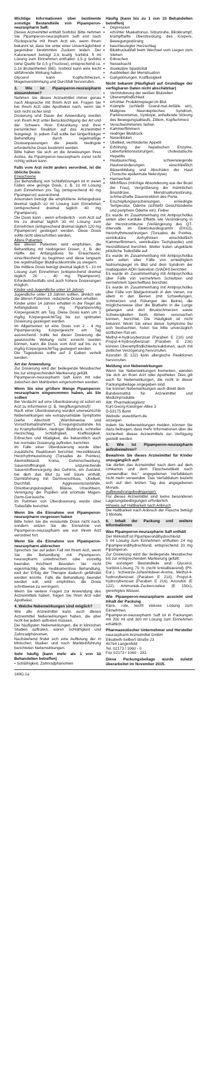Wichtige Informationen über bestimmte sonstige Bestandteile von Pipamperon-neuraxpharm Saft:
Dieses Arzneimittel enthält Sorbitol. Bitte nehmen Sie Pipamperon-neuraxpharm Saft erst nach Rücksprache mit Ihrem Arzt ein, wenn Ihnen bekannt ist, dass Sie unter einer Unverträglichkeit gegenüber bestimmten Zuckern leiden. Der Kalorienwert beträgt 2,6 kcal/g Sorbitol. 5 ml Lösung zum Einnehmen enthalten 1,9 g Sorbitol (eine Quelle für 0,5 g Fructose), entsprechend ca. 0,16 Broteinheiten (BE). Sorbitol kann eine leicht abführende Wirkung haben.
Glycerol kann Kopfschmerzen, Magenverstimmung und Durchfall hervorrufen.
3. Wie ist Pipamperon-neuraxpharm einzunehmen?
Nehmen Sie dieses Arzneimittel immer genau nach Absprache mit Ihrem Arzt ein. Fragen Sie bei Ihrem Arzt oder Apotheker nach, wenn Sie sich nicht sicher sind.
Dosierung und Dauer der Anwendung werden von Ihrem Arzt unter Berücksichtigung der Art und der Schwere Ihrer Erkrankung und Ihrer persönlichen Reaktion auf das Arzneimittel festgelegt. In jedem Fall sollte bei längerfristiger Behandlung durch regelmäßige Dosisanpassungen die jeweils niedrigste erforderliche Dosis bestimmt werden.
Bitte halten Sie sich an die Anweisungen Ihres Arztes, da Pipamperon-neuraxpharm sonst nicht richtig wirken kann.
Falls vom Arzt nicht anders verordnet, ist die übliche Dosis:
Erwachsene
Zur Behandlung von Schlafstörungen ist in vielen Fällen eine geringe Dosis, z. B. 10 ml Lösung zum Einnehmen pro Tag (entsprechend 40 mg Pipamperon) ausreichend.
Ansonsten beträgt die empfohlene Anfangsdosis dreimal täglich 10 ml Lösung zum Einnehmen (entsprechend dreimal täglich 40 mg Pipamperon).
Die Dosis kann - wenn erforderlich - vom Arzt auf bis zu dreimal täglich 30 ml Lösung zum Einnehmen (entsprechend dreimal täglich 120 mg Pipamperon) gesteigert werden. Diese Dosis sollte nicht überschritten werden.
Ältere Patienten
Bei älteren Patienten wird empfohlen, die Behandlung mit niedrigeren Dosen, z. B. der Hälfte der Anfangsdosis für Erwachsene, einschleichend zu beginnen und diese langsam bei regelmäßiger Blutdruckkontrolle zu steigern.
Die mittlere Dosis beträgt dreimal täglich 5 - 10 ml Lösung zum Einnehmen (entsprechend dreimal täglich 20 - 40 mg Pipamperon). Erforderlichenfalls sind auch höhere Dosierungen möglich.
Kinder und Jugendliche unter 18 Jahren
Jugendliche unter 18 Jahren sollten, ähnlich wie die älteren Patienten, reduzierte Dosen erhalten.
Kinder unter 14 Jahren erhalten in der Regel als Anfangsdosis 1 mg Pipamperon/kg Körpergewicht am Tag. Diese Dosis kann um 1 mg/kg Körpergewicht/Tag bis zur optimalen Dosierung gesteigert werden.
Im Allgemeinen ist eine Dosis von 2 - 4 mg Pipamperon/kg Körpergewicht am Tag ausreichend. Sollte bei dieser Dosierung die gewünschte Wirkung nicht erreicht werden können, kann die Dosis vom Arzt auf bis zu 6 mg/kg Körpergewicht/Tag gesteigert werden.
Die Tagesdosis sollte auf 3 Gaben verteilt werden.
Art der Anwendung
Zur Dosierung wird der beiliegende Messbecher bis zur entsprechenden Markierung gefüllt.
Pipamperon-neuraxpharm Saft kann mit oder zwischen den Mahlzeiten eingenommen werden.
Wenn Sie eine größere Menge Pipamperon-neuraxpharm eingenommen haben, als Sie sollten
Bei Verdacht auf eine Überdosierung ist sofort ein Arzt zu informieren (z. B. Vergiftungsnotruf)!
Nach einer Überdosierung wurden unerwünschte Nebenwirkungen wie extrapyramidale Symptome (siehe Abschnitt „Warnhinweise und Vorsichtsmaßnahmen“), Erregungszustände bis zu Krampfanfällen, niedriger Blutdruck, schneller Herzschlag, Schläfrigkeit, Kraftlosigkeit, Erbrechen und Müdigkeit, die bekanntlich auch bei normaler Dosierung auftreten, berichtet.
Im Falle einer Überdosierung wurde über zusätzliche Reaktionen berichtet: Herzstillstand, Herzrhythmusstörung (Torsades de Pointes), Atemstillstand, Koma, Gehirnschwellung, Sauerstoffmangel, unzureichende Sauerstoffversorgung des Gehirns, ein Zustand, bei dem das Blut zu viel Säure enthält, Darmlähmung mit Darmverschluss, Übelkeit, Durchfall, Aggressionszustände, Orientierungslosigkeit, Blässe, Unwohlsein, Verengung der Pupillen und anomale Magen-Darm-Geräusche.
Im Rahmen von Überdosierung wurde über Todesfälle berichtet.
Wenn Sie die Einnahme von Pipamperon-neuraxpharm vergessen haben
Bitte holen Sie die versäumte Dosis nicht nach, sondern setzen Sie die Einnahme von Pipamperon-neuraxpharm wie von Ihrem Arzt verordnet fort.
Wenn Sie die Einnahme von Pipamperon-neuraxpharm abbrechen
Sprechen Sie auf jeden Fall mit Ihrem Arzt, wenn Sie die Behandlung mit Pipamperon-neuraxpharm unterbrechen oder vorzeitig beenden möchten! Beenden Sie nicht eigenmächtig die medikamentöse Behandlung, weil der Erfolg der Therapie dadurch gefährdet werden könnte. Falls die Behandlung beendet werden soll, wird empfohlen, die Dosis schrittweise zu verringern.
Wenn Sie weitere Fragen zur Anwendung des Arzneimittels haben, fragen Sie Ihren Arzt oder Apotheker.
4. Welche Nebenwirkungen sind möglich?
Wie alle Arzneimittel kann auch dieses Arzneimittel Nebenwirkungen haben, die aber nicht bei jedem auftreten müssen.
Die häufigsten Nebenwirkungen, die in klinischen Studien auftraten, waren Schläfrigkeit und Zahnradphänomen.
Nachstehend findet sich eine Auflistung der in klinischen Studien und nach Markteinführung berichteten Nebenwirkungen.
Sehr häufig (kann mehr als 1 von 10 Behandelten betreffen)
• Schläfrigkeit, Zahnradphänomen
Häufig (kann bis zu 1 von 10 Behandelten betreffen)
Depression
erhöhter Muskeltonus, Sitzunruhe, Blickkrampf, krampfhafte Überstreckung des Körpers, Bewegungsstörung
beschleunigter Herzschlag
Blutdruckabfall beim Wechsel vom Liegen zum Stehen
Erbrechen
Nesselsucht
muskuläre Spastizität
Ausbleiben der Menstruation
Gangstörungen, Kraftlosigkeit
Nicht bekannt (Häufigkeit auf Grundlage der verfügbaren Daten nicht abschätzbar)
Verminderung der weißen Blutzellen
Überempfindlichkeit
erhöhter Prolaktinspiegel im Blut
Krämpfe (schließt Grand-mal-Anfälle ein), Malignes Neuroleptisches Syndrom, Parkinsonismus, Synkope, anhaltende Störung des Bewegungsablaufs, Zittern, Kopfschmerz
Verschwommenes Sehen
Kammerflimmern
niedriger Blutdruck
Nasenbluten
Übelkeit, verminderter Appetit
Erhöhung der hepatischen Enzyme, Leberfunktionsstörungen, cholestatische Hepatitis
Hautausschlag, schwerwiegende Hautveränderungen einschließlich Blasenbildung und Abschälen der Haut (Toxische epidermale Nekrolyse)
Harnverhalt
Milchfluss (milchige Absonderung aus der Brust der Frau), Vergrößerung der männlichen Brustdrüse, Menstruationsstörung, schmerzhafte Dauererektion des Penis
Erschöpfungserscheinungen, erniedrigte Temperatur, Ödeme (schließt Gesichtsödeme und periphere Ödeme ein), Fieber
Es wurde im Zusammenhang mit Antipsychotika selten über kardiale Effekte wie Veränderung in der Herzstromkurve (Verlängerung des QT-Intervalls im Elektrokardiogramm (EKG)), Herzrhythmusstörungen (Torsades de Pointes, ventrikuläre Arrhythmien einschließlich Kammerflimmern, ventrikuläre Tachykardie) und Herzstillstand berichtet. Weiter traten ungeklärte plötzliche Todesfälle auf.
Es wurde im Zusammenhang mit Antipsychotika sehr selten über Fälle von erniedrigtem Natriumspiegel im Blut und dem Syndrom der inadäquaten ADH-Sekretion (SIADH) berichtet.
Es wurde im Zusammenhang mit Antipsychotika über Fälle von vermehrtem Schwitzen und vermehrtem Speichelfluss berichtet.
Es wurde im Zusammenhang mit Antipsychotika über Fälle von Blutgerinnseln in den Venen, vor allem in den Beinen (mit Schwellungen, Schmerzen und Rötungen der Beine), die möglicherweise über die Blutbahn in die Lunge gelangen und dort Brustschmerzen sowie Schwierigkeiten beim Atmen verursachen können, berichtet. Die Häufigkeit ist nicht bekannt. Wenn Sie eines dieser Symptome bei sich beobachten, holen Sie bitte unverzüglich ärztlichen Rat ein.
Methyl-4-hydroxybenzoat (Paraben E 218) und Propyl-4-hydroxybenzoat (Paraben E 216) können Überempfindlichkeitsreaktionen, auch mit zeitlicher Verzögerung hervorrufen.
Azorubin (E 122) kann allergische Reaktionen hervorrufen.
Meldung von Nebenwirkungen
Wenn Sie Nebenwirkungen bemerken, wenden Sie sich an Ihren Arzt oder Apotheker. Dies gilt auch für Nebenwirkungen, die nicht in dieser Packungsbeilage angegeben sind.
Sie können Nebenwirkungen auch direkt dem
Bundesinstitut für Arzneimittel und Medizinprodukte
Abt. Pharmakovigilanz
Kurt-Georg-Kiesinger-Allee 3
D-53175 Bonn
Website: www.bfarm.de
anzeigen.
Indem Sie Nebenwirkungen melden, können Sie dazu beitragen, dass mehr Informationen über die Sicherheit dieses Arzneimittels zur Verfügung gestellt werden.
5. Wie ist Pipamperon-neuraxpharm aufzubewahren?
Bewahren Sie dieses Arzneimittel für Kinder unzugänglich auf!
Sie dürfen das Arzneimittel nach dem auf dem Umkarton und dem Flaschenetikett nach „verwendbar bis:“ angegebenen Verfalldatum nicht mehr verwenden. Das Verfalldatum bezieht sich auf den letzten Tag des angegebenen Monats.
Aufbewahrungsbedingungen:
Für dieses Arzneimittel sind keine besonderen Lagerungsbedingungen erforderlich.
Hinweis auf Haltbarkeit nach Anbruch
Die Haltbarkeit nach Anbruch der Flasche beträgt 3 Monate.
6. Inhalt der Packung und weitere Informationen
Was Pipamperon-neuraxpharm Saft enthält
Der Wirkstoff ist Pipamperondihydrochlorid.
5 ml Lösung zum Einnehmen enthalten 24 mg Pipamperondihydrochlorid, entsprechend 20 mg Pipamperon.
Zur Dosierung wird der beiliegende Messbecher bis zur entsprechenden Markierung gefüllt.
Die sonstigen Bestandteile sind: Glycerol, Sorbitol-Lösung 70 % (nicht kristallisierend) (Ph. Eur.), Schwarze-Johannisbeer-Aroma, Methyl-4-hydroxybenzoat (Paraben E 218), Propyl-4-hydroxybenzoat (Paraben E 216), Azorubin (E 122), Ammoniak-Zuckercouleur (E 150c), gereinigtes Wasser.
Wie Pipamperon-neuraxpharm aussieht und Inhalt der Packung
Klare, rote, leicht viskose Lösung zum Einnehmen.
Pipamperon-neuraxpharm Saft ist in Packungen mit 200 ml und 300 ml Lösung zum Einnehmen erhältlich.
Pharmazeutischer Unternehmer und Hersteller
neuraxpharm Arzneimittel GmbH
Elisabeth-Selbert-Straße 23
40764 Langenfeld
Tel. 02173 / 1060 - 0
Fax 02173 / 1060 - 333
Diese Packungsbeilage wurde zuletzt überarbeitet im November 2015.
169G.1a